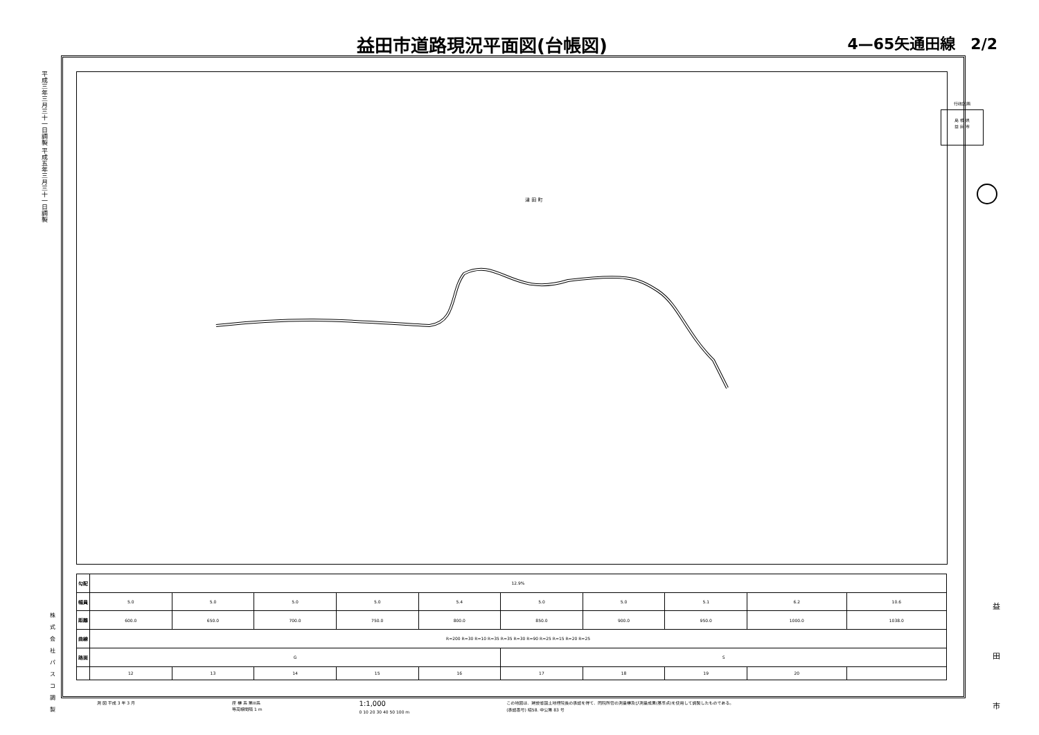益田市道路現況平面図(台帳図)
4—65矢通田線　2/2
平成三年三月三十一日調製 平成五年三月三十一日調製
津 田 町
行政区画
島 根 県
益 田 市
| 勾配 | 12.9% | | | | | | | | | |
| 幅員 | 5.0 | 5.0 | 5.0 | 5.0 | 5.4 | 5.0 | 5.0 | 5.1 | 6.2 | 10.6 |
| 距離 | 600.0 | 650.0 | 700.0 | 750.0 | 800.0 | 850.0 | 900.0 | 950.0 | 1000.0 | 1038.0 |
| 曲線 | R=200 R=30 R=10 R=35 R=35 R=30 R=90 R=25 R=15 R=20 R=25 | | | | | | | | | |
| 路面 | G | | | | | S | | | | |
| | 12 | 13 | 14 | 15 | 16 | 17 | 18 | 19 | 20 | |
株式会社パスコ調製
益 田 市
測 図 平成 3 年 3 月 座 標 系 第III系
等高線間隔 1 m
1:1,000
0 10 20 30 40 50 100 m
この地図は、建設省国土地理院長の承認を得て、同院所管の測量標及び測量成果(基準点)を使用して調製したものである。
(承認番号) 昭58. 中公第 83 号